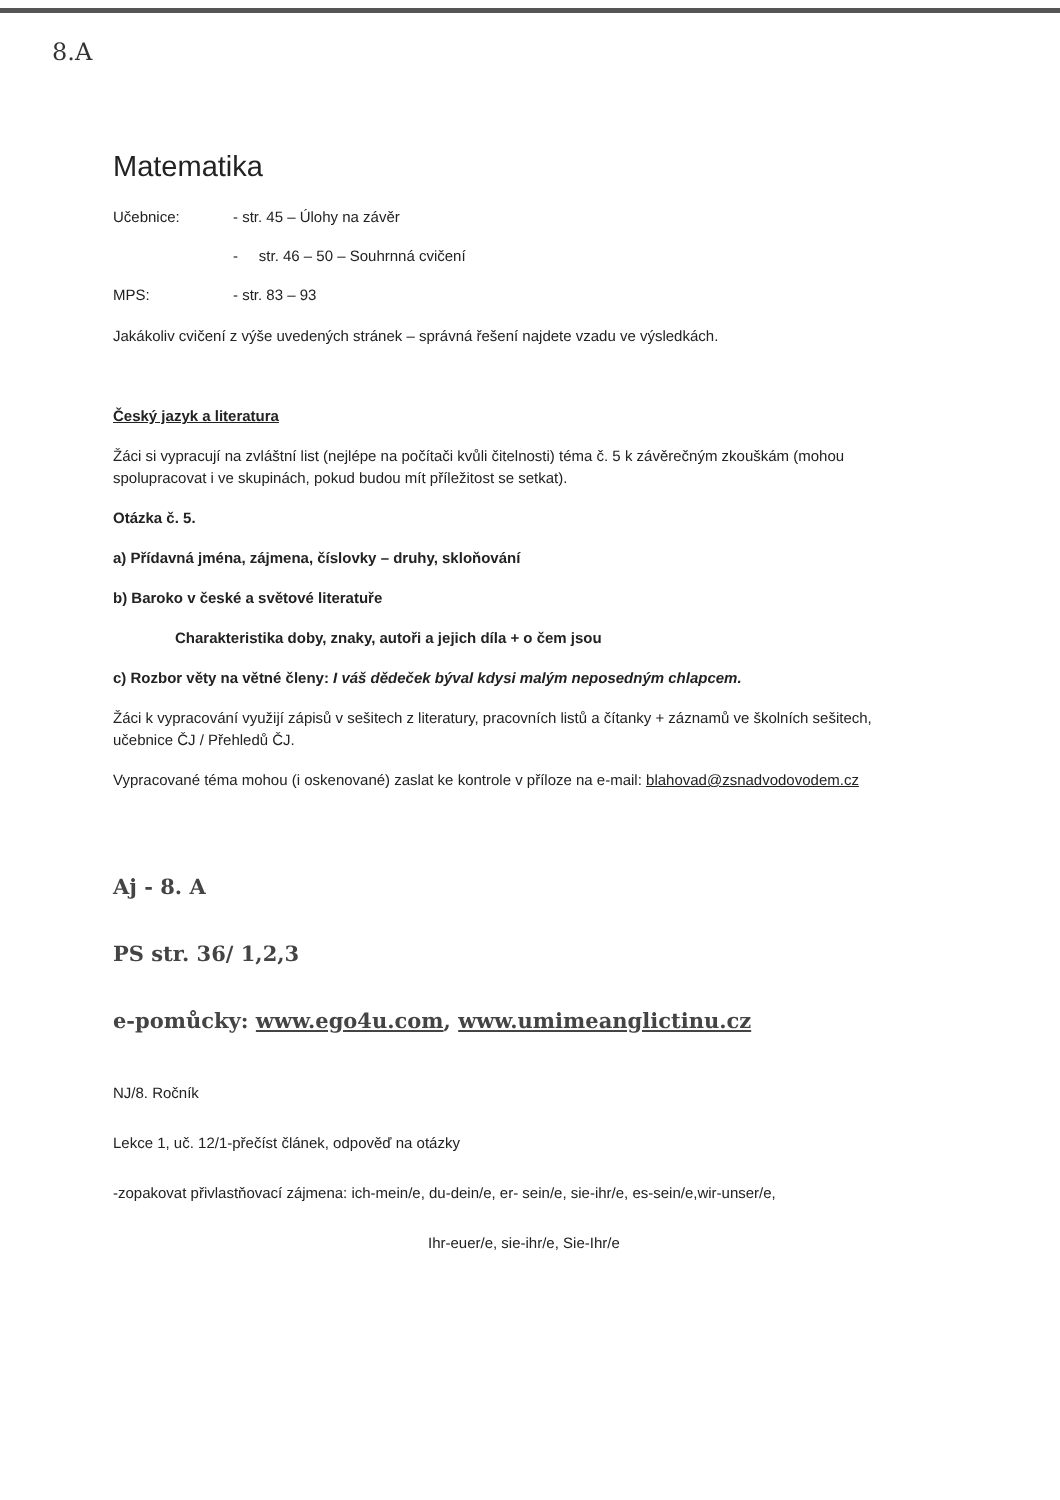8.A
Matematika
Učebnice: - str. 45 – Úlohy na závěr
- str. 46 – 50 – Souhrnná cvičení
MPS: - str. 83 – 93
Jakákoliv cvičení z výše uvedených stránek – správná řešení najdete vzadu ve výsledkách.
Český jazyk a literatura
Žáci si vypracují na zvláštní list (nejlépe na počítači kvůli čitelnosti) téma č. 5 k závěrečným zkouškám (mohou spolupracovat i ve skupinách, pokud budou mít příležitost se setkat).
Otázka č. 5.
a) Přídavná jména, zájmena, číslovky – druhy, skloňování
b) Baroko v české a světové literatuře
Charakteristika doby, znaky, autoři a jejich díla + o čem jsou
c) Rozbor věty na větné členy: I váš dědeček býval kdysi malým neposedným chlapcem.
Žáci k vypracování využijí zápisů v sešitech z literatury, pracovních listů a čítanky + záznamů ve školních sešitech, učebnice ČJ / Přehledů ČJ.
Vypracované téma mohou (i oskenované) zaslat ke kontrole v příloze na e-mail: blahovad@zsnadvodovodem.cz
Aj - 8. A
PS str. 36/ 1,2,3
e-pomůcky: www.ego4u.com, www.umimeanglictinu.cz
NJ/8. Ročník
Lekce 1, uč. 12/1-přečíst článek, odpověď na otázky
-zopakovat přivlastňovací zájmena: ich-mein/e, du-dein/e, er- sein/e, sie-ihr/e, es-sein/e,wir-unser/e,
Ihr-euer/e, sie-ihr/e, Sie-Ihr/e